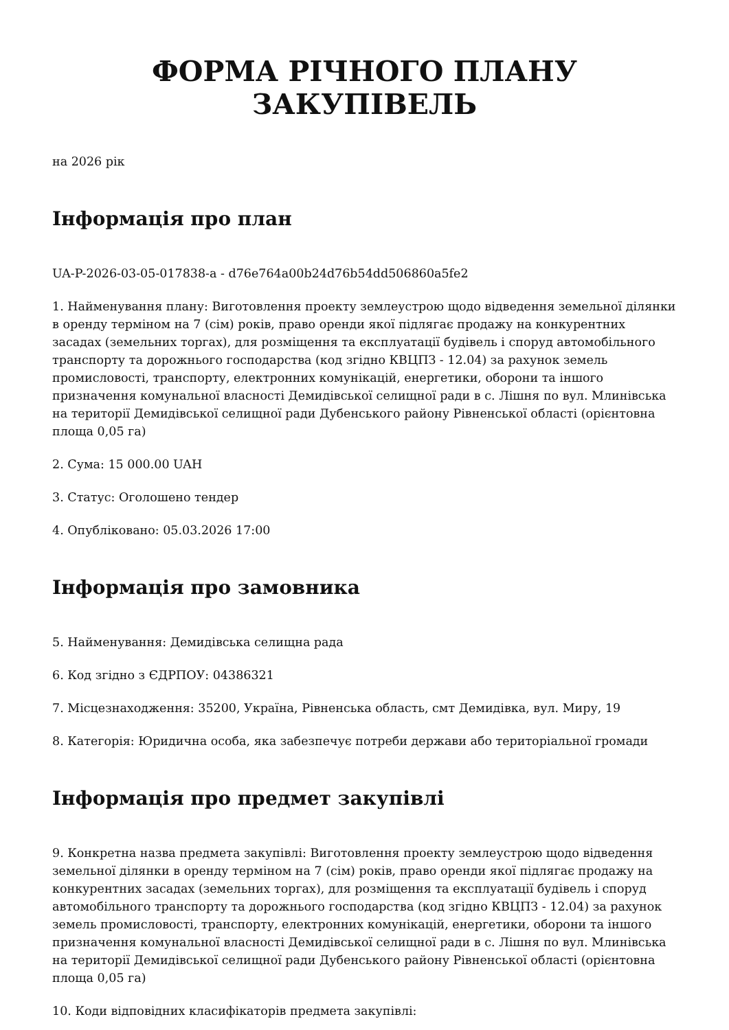ФОРМА РІЧНОГО ПЛАНУ ЗАКУПІВЕЛЬ
на 2026 рік
Інформація про план
UA-P-2026-03-05-017838-a - d76e764a00b24d76b54dd506860a5fe2
1. Найменування плану: Виготовлення проекту землеустрою щодо відведення земельної ділянки в оренду терміном на 7 (сім) років, право оренди якої підлягає продажу на конкурентних засадах (земельних торгах), для розміщення та експлуатації будівель і споруд автомобільного транспорту та дорожнього господарства (код згідно КВЦПЗ - 12.04) за рахунок земель промисловості, транспорту, електронних комунікацій, енергетики, оборони та іншого призначення комунальної власності Демидівської селищної ради в с. Лішня по вул. Млинівська на території Демидівської селищної ради Дубенського району Рівненської області (орієнтовна площа 0,05 га)
2. Сума: 15 000.00 UAH
3. Статус: Оголошено тендер
4. Опубліковано: 05.03.2026 17:00
Інформація про замовника
5. Найменування: Демидівська селищна рада
6. Код згідно з ЄДРПОУ: 04386321
7. Місцезнаходження: 35200, Україна, Рівненська область, смт Демидівка, вул. Миру, 19
8. Категорія: Юридична особа, яка забезпечує потреби держави або територіальної громади
Інформація про предмет закупівлі
9. Конкретна назва предмета закупівлі: Виготовлення проекту землеустрою щодо відведення земельної ділянки в оренду терміном на 7 (сім) років, право оренди якої підлягає продажу на конкурентних засадах (земельних торгах), для розміщення та експлуатації будівель і споруд автомобільного транспорту та дорожнього господарства (код згідно КВЦПЗ - 12.04) за рахунок земель промисловості, транспорту, електронних комунікацій, енергетики, оборони та іншого призначення комунальної власності Демидівської селищної ради в с. Лішня по вул. Млинівська на території Демидівської селищної ради Дубенського району Рівненської області (орієнтовна площа 0,05 га)
10. Коди відповідних класифікаторів предмета закупівлі: